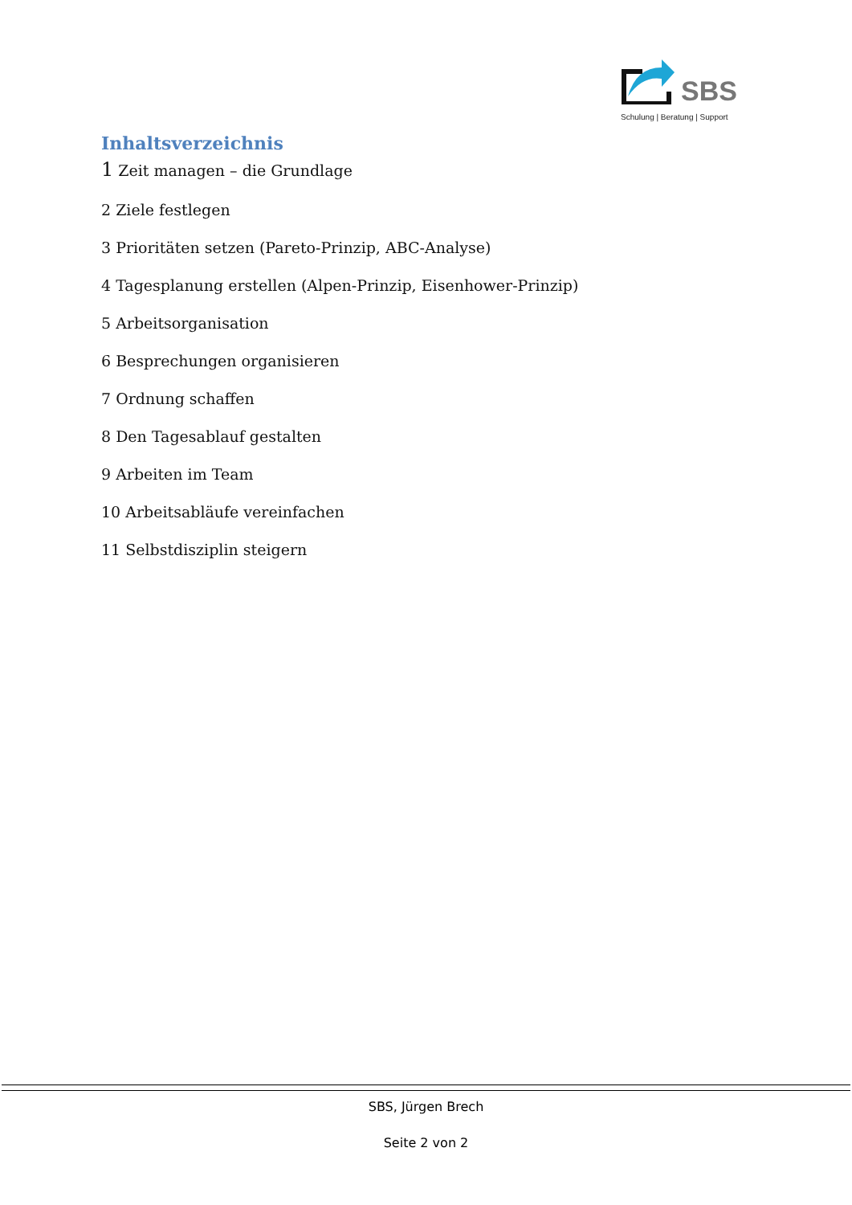SBS
Schulung | Beratung | Support
Inhaltsverzeichnis
1 Zeit managen – die Grundlage
2 Ziele festlegen
3 Prioritäten setzen (Pareto-Prinzip, ABC-Analyse)
4 Tagesplanung erstellen (Alpen-Prinzip, Eisenhower-Prinzip)
5 Arbeitsorganisation
6 Besprechungen organisieren
7 Ordnung schaffen
8 Den Tagesablauf gestalten
9 Arbeiten im Team
10 Arbeitsabläufe vereinfachen
11 Selbstdisziplin steigern
SBS, Jürgen Brech
Seite 2 von 2